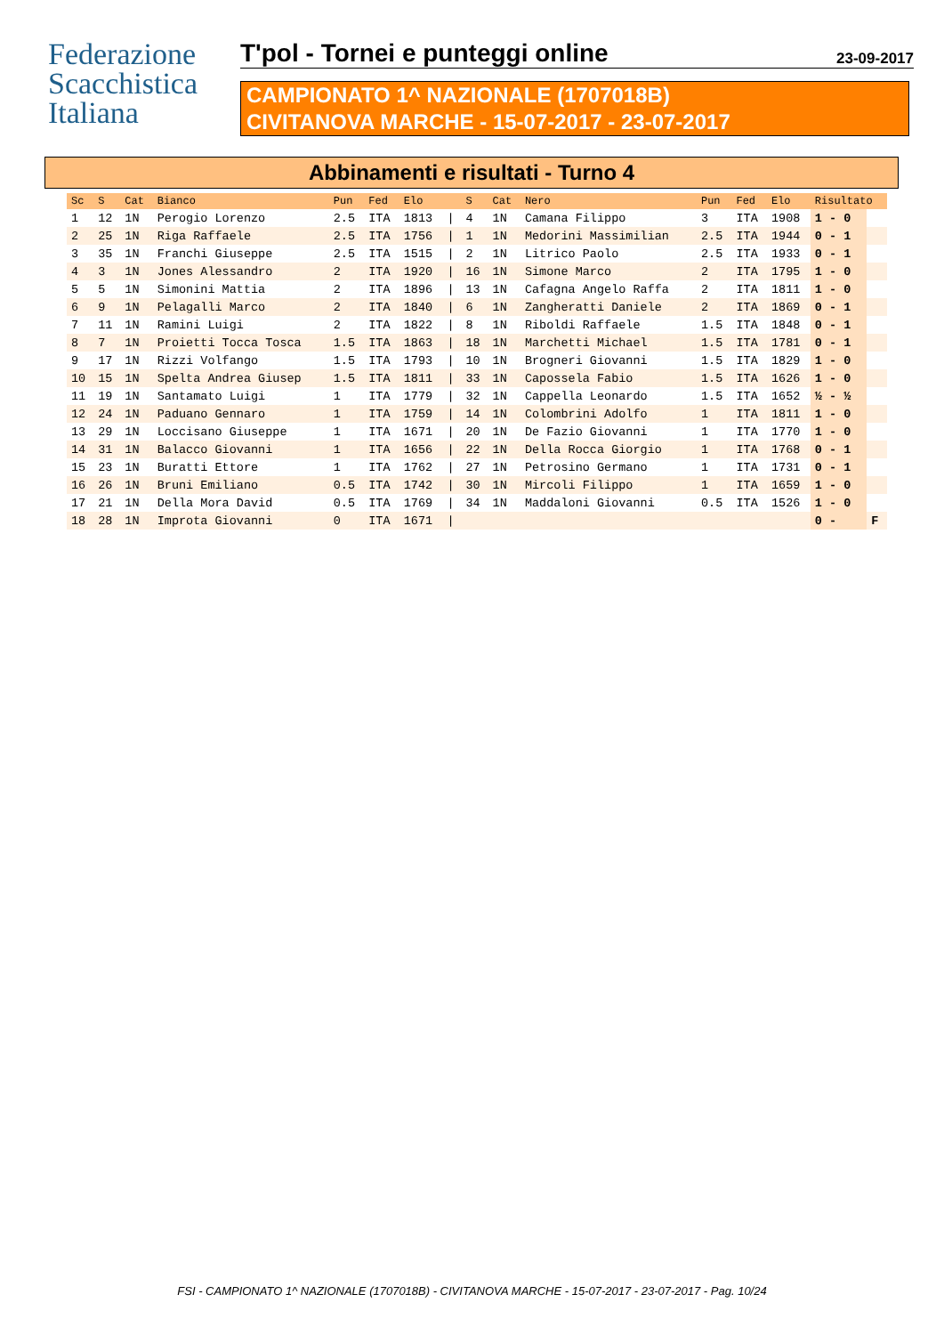Federazione
Scacchistica
Italiana
T'pol - Tornei e punteggi online 23-09-2017
CAMPIONATO 1^ NAZIONALE (1707018B)
CIVITANOVA MARCHE - 15-07-2017 - 23-07-2017
Abbinamenti e risultati - Turno 4
| Sc | S | Cat | Bianco | Pun | Fed | Elo | | S | Cat | Nero | Pun | Fed | Elo | Risultato | |
| --- | --- | --- | --- | --- | --- | --- | --- | --- | --- | --- | --- | --- | --- | --- | --- |
| 1 | 12 | 1N | Perogio Lorenzo | 2.5 | ITA | 1813 | / | 4 | 1N | Camana Filippo | 3 | ITA | 1908 | 1 - 0 | |
| 2 | 25 | 1N | Riga Raffaele | 2.5 | ITA | 1756 | / | 1 | 1N | Medorini Massimilian | 2.5 | ITA | 1944 | 0 - 1 | |
| 3 | 35 | 1N | Franchi Giuseppe | 2.5 | ITA | 1515 | / | 2 | 1N | Litrico Paolo | 2.5 | ITA | 1933 | 0 - 1 | |
| 4 | 3 | 1N | Jones Alessandro | 2 | ITA | 1920 | / | 16 | 1N | Simone Marco | 2 | ITA | 1795 | 1 - 0 | |
| 5 | 5 | 1N | Simonini Mattia | 2 | ITA | 1896 | / | 13 | 1N | Cafagna Angelo Raffa | 2 | ITA | 1811 | 1 - 0 | |
| 6 | 9 | 1N | Pelagalli Marco | 2 | ITA | 1840 | / | 6 | 1N | Zangheratti Daniele | 2 | ITA | 1869 | 0 - 1 | |
| 7 | 11 | 1N | Ramini Luigi | 2 | ITA | 1822 | / | 8 | 1N | Riboldi Raffaele | 1.5 | ITA | 1848 | 0 - 1 | |
| 8 | 7 | 1N | Proietti Tocca Tosca | 1.5 | ITA | 1863 | / | 18 | 1N | Marchetti Michael | 1.5 | ITA | 1781 | 0 - 1 | |
| 9 | 17 | 1N | Rizzi Volfango | 1.5 | ITA | 1793 | / | 10 | 1N | Brogneri Giovanni | 1.5 | ITA | 1829 | 1 - 0 | |
| 10 | 15 | 1N | Spelta Andrea Giusep | 1.5 | ITA | 1811 | / | 33 | 1N | Capossela Fabio | 1.5 | ITA | 1626 | 1 - 0 | |
| 11 | 19 | 1N | Santamato Luigi | 1 | ITA | 1779 | / | 32 | 1N | Cappella Leonardo | 1.5 | ITA | 1652 | ½ - ½ | |
| 12 | 24 | 1N | Paduano Gennaro | 1 | ITA | 1759 | / | 14 | 1N | Colombrini Adolfo | 1 | ITA | 1811 | 1 - 0 | |
| 13 | 29 | 1N | Loccisano Giuseppe | 1 | ITA | 1671 | / | 20 | 1N | De Fazio Giovanni | 1 | ITA | 1770 | 1 - 0 | |
| 14 | 31 | 1N | Balacco Giovanni | 1 | ITA | 1656 | / | 22 | 1N | Della Rocca Giorgio | 1 | ITA | 1768 | 0 - 1 | |
| 15 | 23 | 1N | Buratti Ettore | 1 | ITA | 1762 | / | 27 | 1N | Petrosino Germano | 1 | ITA | 1731 | 0 - 1 | |
| 16 | 26 | 1N | Bruni Emiliano | 0.5 | ITA | 1742 | / | 30 | 1N | Mircoli Filippo | 1 | ITA | 1659 | 1 - 0 | |
| 17 | 21 | 1N | Della Mora David | 0.5 | ITA | 1769 | / | 34 | 1N | Maddaloni Giovanni | 0.5 | ITA | 1526 | 1 - 0 | |
| 18 | 28 | 1N | Improta Giovanni | 0 | ITA | 1671 | / | | | | | | | 0 - | F |
FSI - CAMPIONATO 1^ NAZIONALE (1707018B) - CIVITANOVA MARCHE - 15-07-2017 - 23-07-2017 - Pag. 10/24